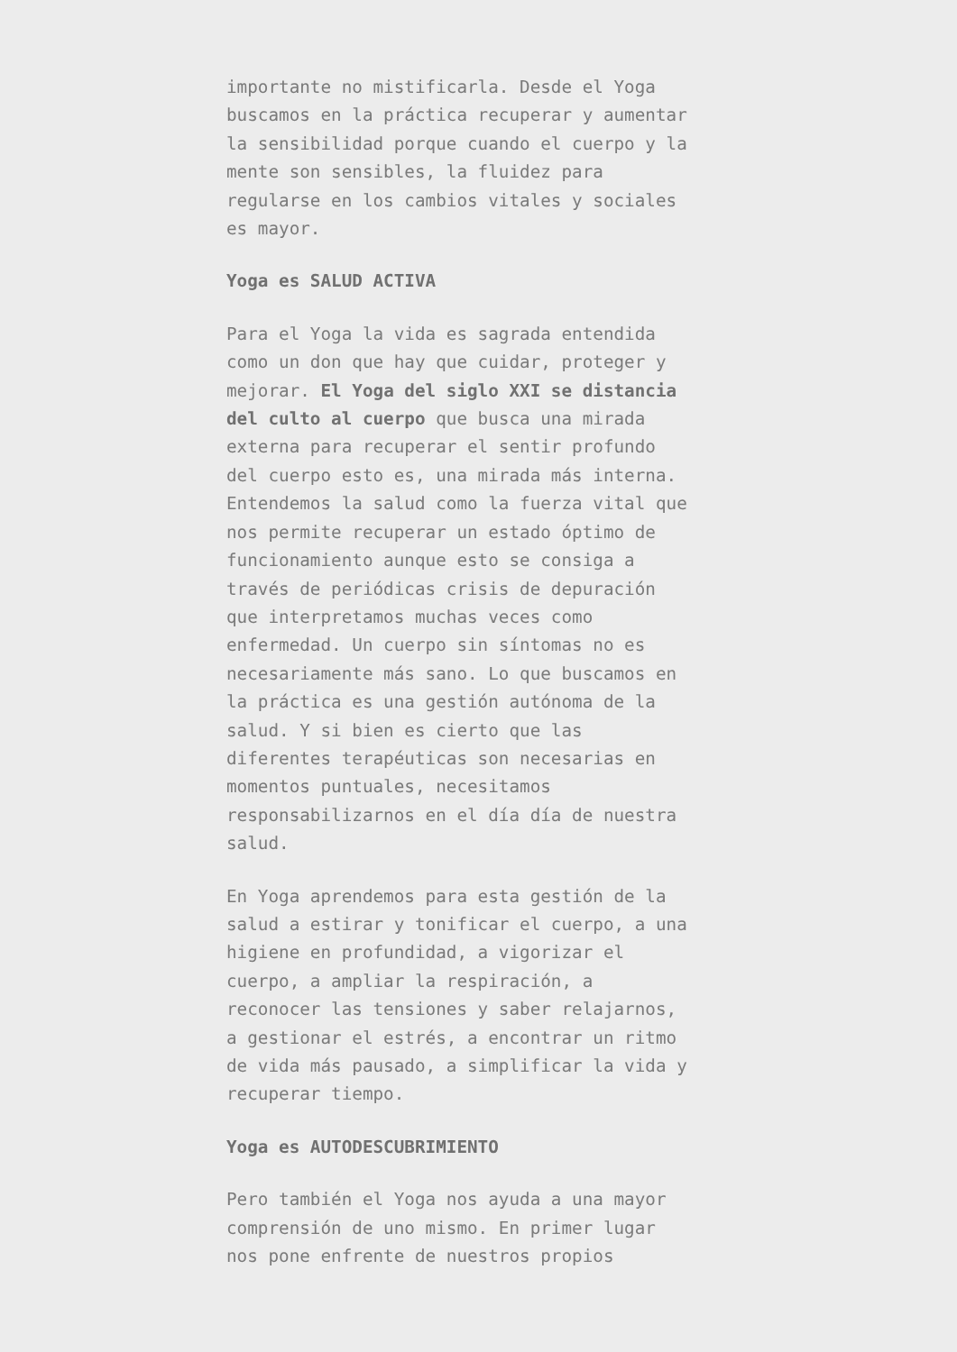importante no mistificarla. Desde el Yoga buscamos en la práctica recuperar y aumentar la sensibilidad porque cuando el cuerpo y la mente son sensibles, la fluidez para regularse en los cambios vitales y sociales es mayor.
Yoga es SALUD ACTIVA
Para el Yoga la vida es sagrada entendida como un don que hay que cuidar, proteger y mejorar. El Yoga del siglo XXI se distancia del culto al cuerpo que busca una mirada externa para recuperar el sentir profundo del cuerpo esto es, una mirada más interna. Entendemos la salud como la fuerza vital que nos permite recuperar un estado óptimo de funcionamiento aunque esto se consiga a través de periódicas crisis de depuración que interpretamos muchas veces como enfermedad. Un cuerpo sin síntomas no es necesariamente más sano. Lo que buscamos en la práctica es una gestión autónoma de la salud. Y si bien es cierto que las diferentes terapéuticas son necesarias en momentos puntuales, necesitamos responsabilizarnos en el día día de nuestra salud.
En Yoga aprendemos para esta gestión de la salud a estirar y tonificar el cuerpo, a una higiene en profundidad, a vigorizar el cuerpo, a ampliar la respiración, a reconocer las tensiones y saber relajarnos, a gestionar el estrés, a encontrar un ritmo de vida más pausado, a simplificar la vida y recuperar tiempo.
Yoga es AUTODESCUBRIMIENTO
Pero también el Yoga nos ayuda a una mayor comprensión de uno mismo. En primer lugar nos pone enfrente de nuestros propios